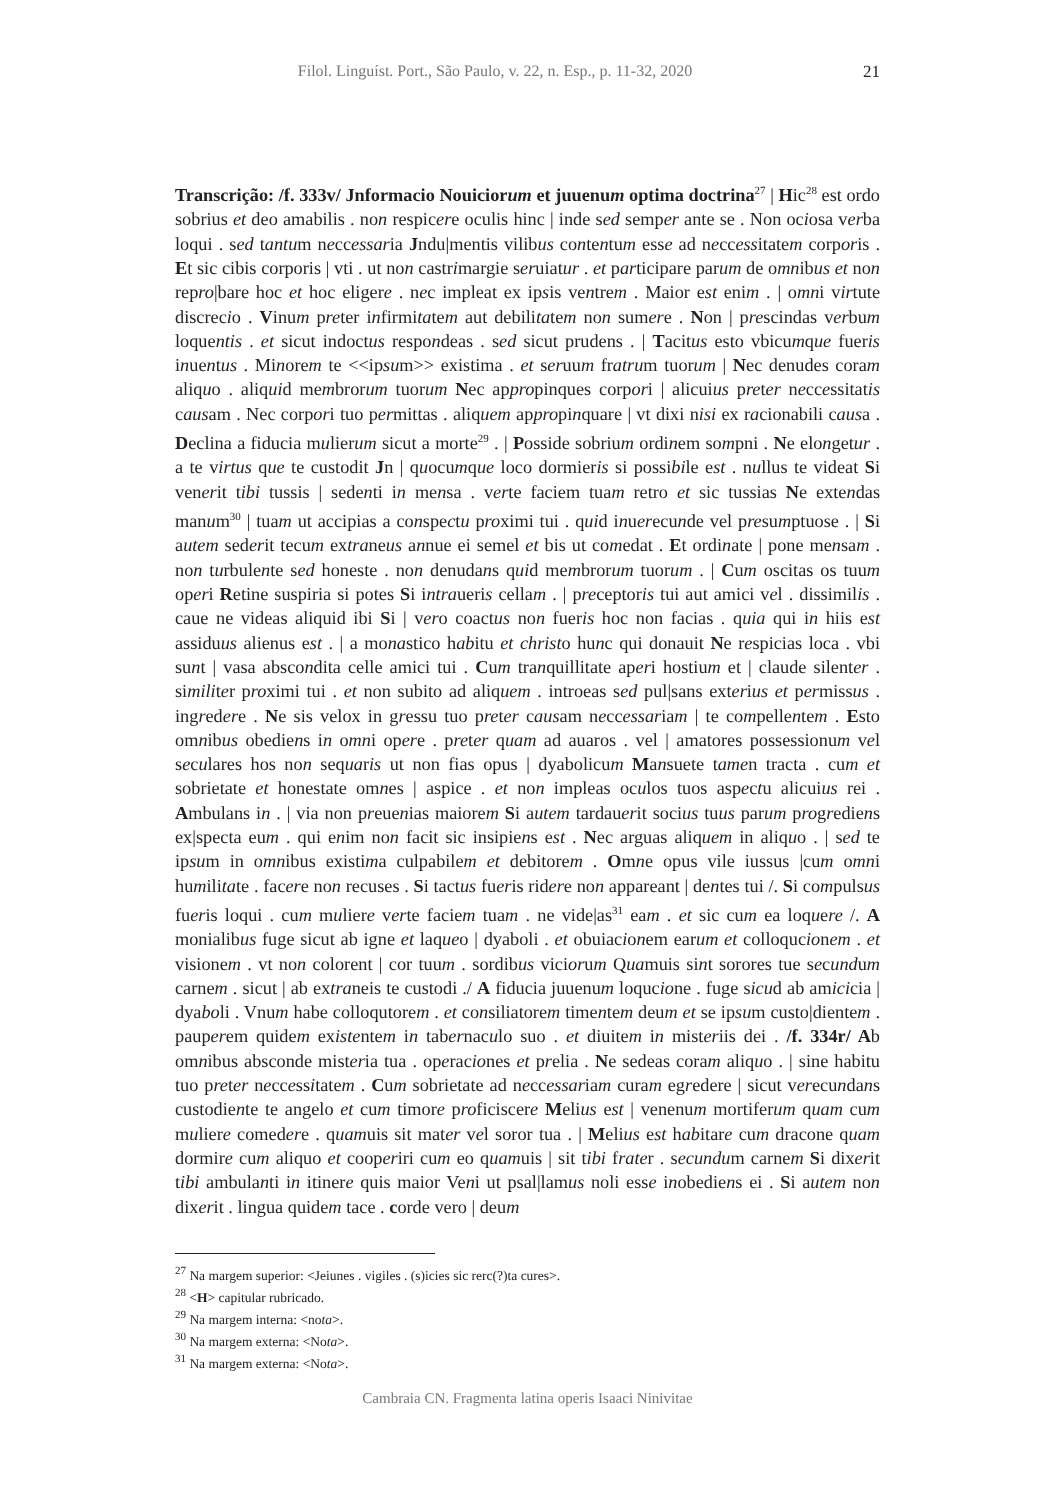Filol. Linguíst. Port., São Paulo, v. 22, n. Esp., p. 11-32, 2020 21
Transcrição: /f. 333v/ Jnformacio Nouiciorum et juuenum optima doctrina<sup>27</sup> | Hic<sup>28</sup> est ordo sobrius et deo amabilis . non respicere oculis hinc | inde sed semper ante se . Non ociosa verba loqui . sed tantum neccessaria Jndu|mentis vilibus contentum esse ad neccessitatem corporis . Et sic cibis corporis | vti . ut non castrimargie seruiatur . et participare parum de omnibus et non repro|bare hoc et hoc eligere . nec impleat ex ipsis ventrem . Maior est enim . | omni virtute discrecio . Vinum preter infirmitatem aut debilitatem non sumere . Non | prescindas verbum loquentis . et sicut indoctus respondeas . sed sicut prudens . | Tacitus esto vbicumque fueris inuentus . Minorem te <<ipsum>> existima . et seruum fratrum tuorum | Nec denudes coram aliquo . aliquid membrorum tuorum Nec appropinques corpori | alicuius preter neccessitatis causam . Nec corpori tuo permittas . aliquem appropinquare | vt dixi nisi ex racionabili causa . Declina a fiducia mulierum sicut a morte<sup>29</sup> . | Posside sobrium ordinem sompni . Ne elongetur . a te virtus que te custodit Jn | quocumque loco dormieris si possibile est . nullus te videat Si venerit tibi tussis | sedenti in mensa . verte faciem tuam retro et sic tussias Ne extendas manum<sup>30</sup> | tuam ut accipias a conspectu proximi tui . quid inuerecunde vel presumptuose . | Si autem sederit tecum extraneus annue ei semel et bis ut comedat . Et ordinate | pone mensam . non turbulente sed honeste . non denudans quid membrorum tuorum . | Cum oscitas os tuum operi Retine suspiria si potes Si intraueris cellam . | preceptoris tui aut amici vel . dissimilis . caue ne videas aliquid ibi Si | vero coactus non fueris hoc non facias . quia qui in hiis est assiduus alienus est . | a monastico habitu et christo hunc qui donauit Ne respicias loca . vbi sunt | vasa abscondita celle amici tui . Cum tranquillitate aperi hostium et | claude silenter . similiter proximi tui . et non subito ad aliquem . introeas sed pul|sans exterius et permissus . ingredere . Ne sis velox in gressu tuo preter causam neccessariam | te compellentem . Esto omnibus obediens in omni opere . preter quam ad auaros . vel | amatores possessionum vel seculares hos non sequaris ut non fias opus | dyabolicum Mansuete tamen tracta . cum et sobrietate et honestate omnes | aspice . et non impleas oculos tuos aspectu alicuius rei . Ambulans in . | via non preuenias maiorem Si autem tardauerit socius tuus parum progrediens ex|specta eum . qui enim non facit sic insipiens est . Nec arguas aliquem in aliquo . | sed te ipsum in omnibus existima culpabilem et debitorem . Omne opus vile iussus |cum omni humilitate . facere non recuses . Si tactus fueris ridere non appareant | dentes tui /. Si compulsus fueris loqui . cum muliere verte faciem tuam . ne vide|as<sup>31</sup> eam . et sic cum ea loquere /. A monialibus fuge sicut ab igne et laqueo | dyaboli . et obuiacionem earum et colloqucionem . et visionem . vt non colorent | cor tuum . sordibus viciorum Quamuis sint sorores tue secundum carnem . sicut | ab extraneis te custodi ./ A fiducia juuenum loqucione . fuge sicud ab amicicia | dyaboli . Vnum habe colloqutorem . et consiliatorem timentem deum et se ipsum custo|dientem . pauperem quidem existentem in tabernaculo suo . et diuitem in misteriis dei . /f. 334r/ Ab omnibus absconde misteria tua . operaciones et prelia . Ne sedeas coram aliquo . | sine habitu tuo preter neccessitatem . Cum sobrietate ad neccessariam curam egredere | sicut verecundans custodiente te angelo et cum timore proficiscere Melius est | venenum mortiferum quam cum muliere comedere . quamuis sit mater vel soror tua . | Melius est habitare cum dracone quam dormire cum aliquo et cooperiri cum eo quamuis | sit tibi frater . secundum carnem Si dixerit tibi ambulanti in itinere quis maior Veni ut psal|lamus noli esse inobediens ei . Si autem non dixerit . lingua quidem tace . corde vero | deum
<sup>27</sup> Na margem superior: <Jeiunes . vigiles . (s)icies sic rerc(?)ta cures>.
<sup>28</sup> <H> capitular rubricado.
<sup>29</sup> Na margem interna: <nota>.
<sup>30</sup> Na margem externa: <Nota>.
<sup>31</sup> Na margem externa: <Nota>.
Cambraia CN. Fragmenta latina operis Isaaci Ninivitae